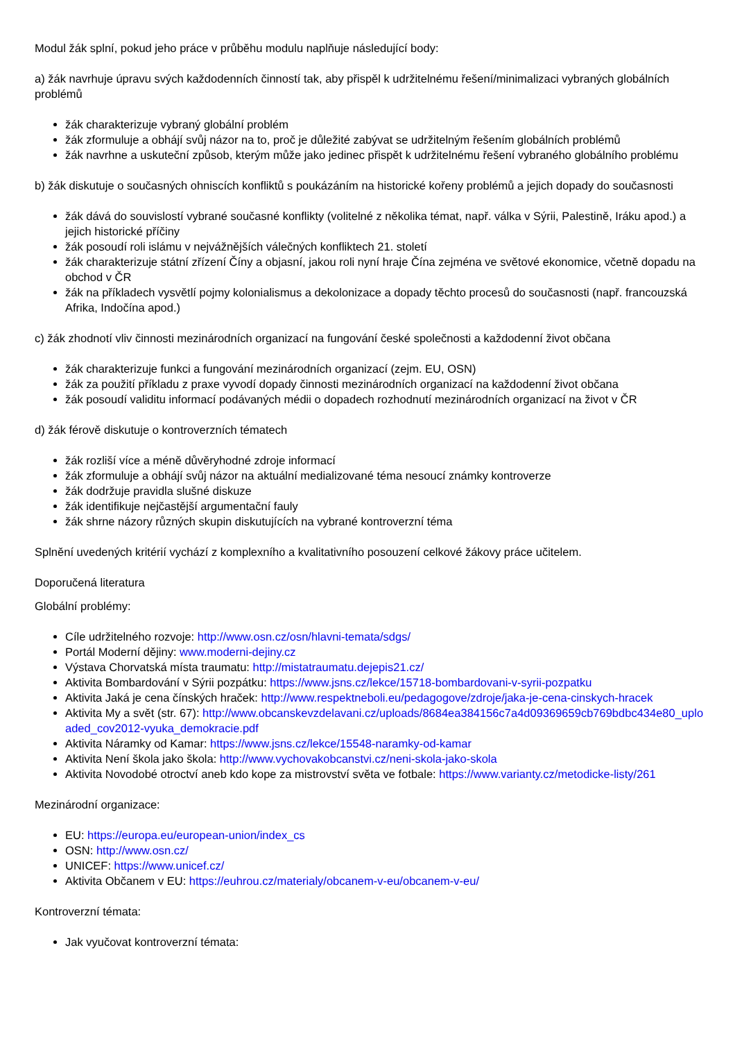Modul žák splní, pokud jeho práce v průběhu modulu naplňuje následující body:
a) žák navrhuje úpravu svých každodenních činností tak, aby přispěl k udržitelnému řešení/minimalizaci vybraných globálních problémů
žák charakterizuje vybraný globální problém
žák zformuluje a obhájí svůj názor na to, proč je důležité zabývat se udržitelným řešením globálních problémů
žák navrhne a uskuteční způsob, kterým může jako jedinec přispět k udržitelnému řešení vybraného globálního problému
b) žák diskutuje o současných ohniscích konfliktů s poukázáním na historické kořeny problémů a jejich dopady do současnosti
žák dává do souvislostí vybrané současné konflikty (volitelné z několika témat, např. válka v Sýrii, Palestině, Iráku apod.) a jejich historické příčiny
žák posoudí roli islámu v nejvážnějších válečných konfliktech 21. století
žák charakterizuje státní zřízení Číny a objasní, jakou roli nyní hraje Čína zejména ve světové ekonomice, včetně dopadu na obchod v ČR
žák na příkladech vysvětlí pojmy kolonialismus a dekolonizace a dopady těchto procesů do současnosti (např. francouzská Afrika, Indočína apod.)
c) žák zhodnotí vliv činnosti mezinárodních organizací na fungování české společnosti a každodenní život občana
žák charakterizuje funkci a fungování mezinárodních organizací (zejm. EU, OSN)
žák za použití příkladu z praxe vyvodí dopady činnosti mezinárodních organizací na každodenní život občana
žák posoudí validitu informací podávaných médii o dopadech rozhodnutí mezinárodních organizací na život v ČR
d) žák férově diskutuje o kontroverzních tématech
žák rozliší více a méně důvěryhodné zdroje informací
žák zformuluje a obhájí svůj názor na aktuální medializované téma nesoucí známky kontroverze
žák dodržuje pravidla slušné diskuze
žák identifikuje nejčastější argumentační fauly
žák shrne názory různých skupin diskutujících na vybrané kontroverzní téma
Splnění uvedených kritérií vychází z komplexního a kvalitativního posouzení celkové žákovy práce učitelem.
Doporučená literatura
Globální problémy:
Cíle udržitelného rozvoje: http://www.osn.cz/osn/hlavni-temata/sdgs/
Portál Moderní dějiny: www.moderni-dejiny.cz
Výstava Chorvatská místa traumatu: http://mistatraumatu.dejepis21.cz/
Aktivita Bombardování v Sýrii pozpátku: https://www.jsns.cz/lekce/15718-bombardovani-v-syrii-pozpatku
Aktivita Jaká je cena čínských hraček: http://www.respektneboli.eu/pedagogove/zdroje/jaka-je-cena-cinskych-hracek
Aktivita My a svět (str. 67): http://www.obcanskevzdelavani.cz/uploads/8684ea384156c7a4d09369659cb769bdbc434e80_uploaded_cov2012-vyuka_demokracie.pdf
Aktivita Náramky od Kamar: https://www.jsns.cz/lekce/15548-naramky-od-kamar
Aktivita Není škola jako škola: http://www.vychovakobcanstvi.cz/neni-skola-jako-skola
Aktivita Novodobé otroctví aneb kdo kope za mistrovství světa ve fotbale: https://www.varianty.cz/metodicke-listy/261
Mezinárodní organizace:
EU: https://europa.eu/european-union/index_cs
OSN: http://www.osn.cz/
UNICEF: https://www.unicef.cz/
Aktivita Občanem v EU: https://euhrou.cz/materialy/obcanem-v-eu/obcanem-v-eu/
Kontroverzní témata:
Jak vyučovat kontroverzní témata: